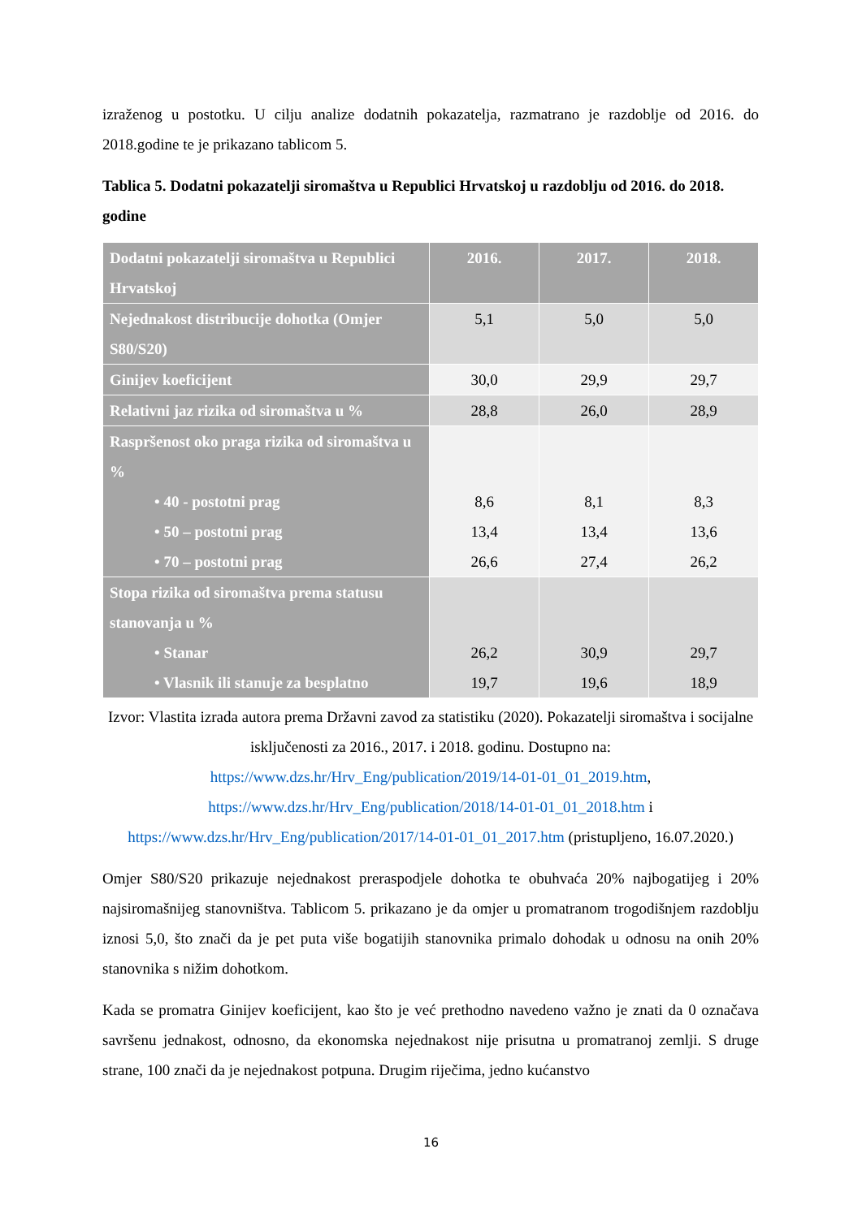izraženog u postotku. U cilju analize dodatnih pokazatelja, razmatrano je razdoblje od 2016. do 2018.godine te je prikazano tablicom 5.
Tablica 5. Dodatni pokazatelji siromaštva u Republici Hrvatskoj u razdoblju od 2016. do 2018. godine
| Dodatni pokazatelji siromaštva u Republici Hrvatskoj | 2016. | 2017. | 2018. |
| --- | --- | --- | --- |
| Nejednakost distribucije dohotka (Omjer S80/S20) | 5,1 | 5,0 | 5,0 |
| Ginijev koeficijent | 30,0 | 29,9 | 29,7 |
| Relativni jaz rizika od siromaštva u % | 28,8 | 26,0 | 28,9 |
| Raspršenost oko praga rizika od siromaštva u % • 40 - postotni prag • 50 – postotni prag • 70 – postotni prag | 8,6 13,4 26,6 | 8,1 13,4 27,4 | 8,3 13,6 26,2 |
| Stopa rizika od siromaštva prema statusu stanovanja u % • Stanar • Vlasnik ili stanuje za besplatno | 26,2 19,7 | 30,9 19,6 | 29,7 18,9 |
Izvor: Vlastita izrada autora prema Državni zavod za statistiku (2020). Pokazatelji siromaštva i socijalne isključenosti za 2016., 2017. i 2018. godinu. Dostupno na: https://www.dzs.hr/Hrv_Eng/publication/2019/14-01-01_01_2019.htm, https://www.dzs.hr/Hrv_Eng/publication/2018/14-01-01_01_2018.htm i https://www.dzs.hr/Hrv_Eng/publication/2017/14-01-01_01_2017.htm (pristupljeno, 16.07.2020.)
Omjer S80/S20 prikazuje nejednakost preraspodjele dohotka te obuhvaća 20% najbogatijeg i 20% najsiromašnijeg stanovništva. Tablicom 5. prikazano je da omjer u promatranom trogodišnjem razdoblju iznosi 5,0, što znači da je pet puta više bogatijih stanovnika primalo dohodak u odnosu na onih 20% stanovnika s nižim dohotkom.
Kada se promatra Ginijev koeficijent, kao što je već prethodno navedeno važno je znati da 0 označava savršenu jednakost, odnosno, da ekonomska nejednakost nije prisutna u promatranoj zemlji. S druge strane, 100 znači da je nejednakost potpuna. Drugim riječima, jedno kućanstvo
16